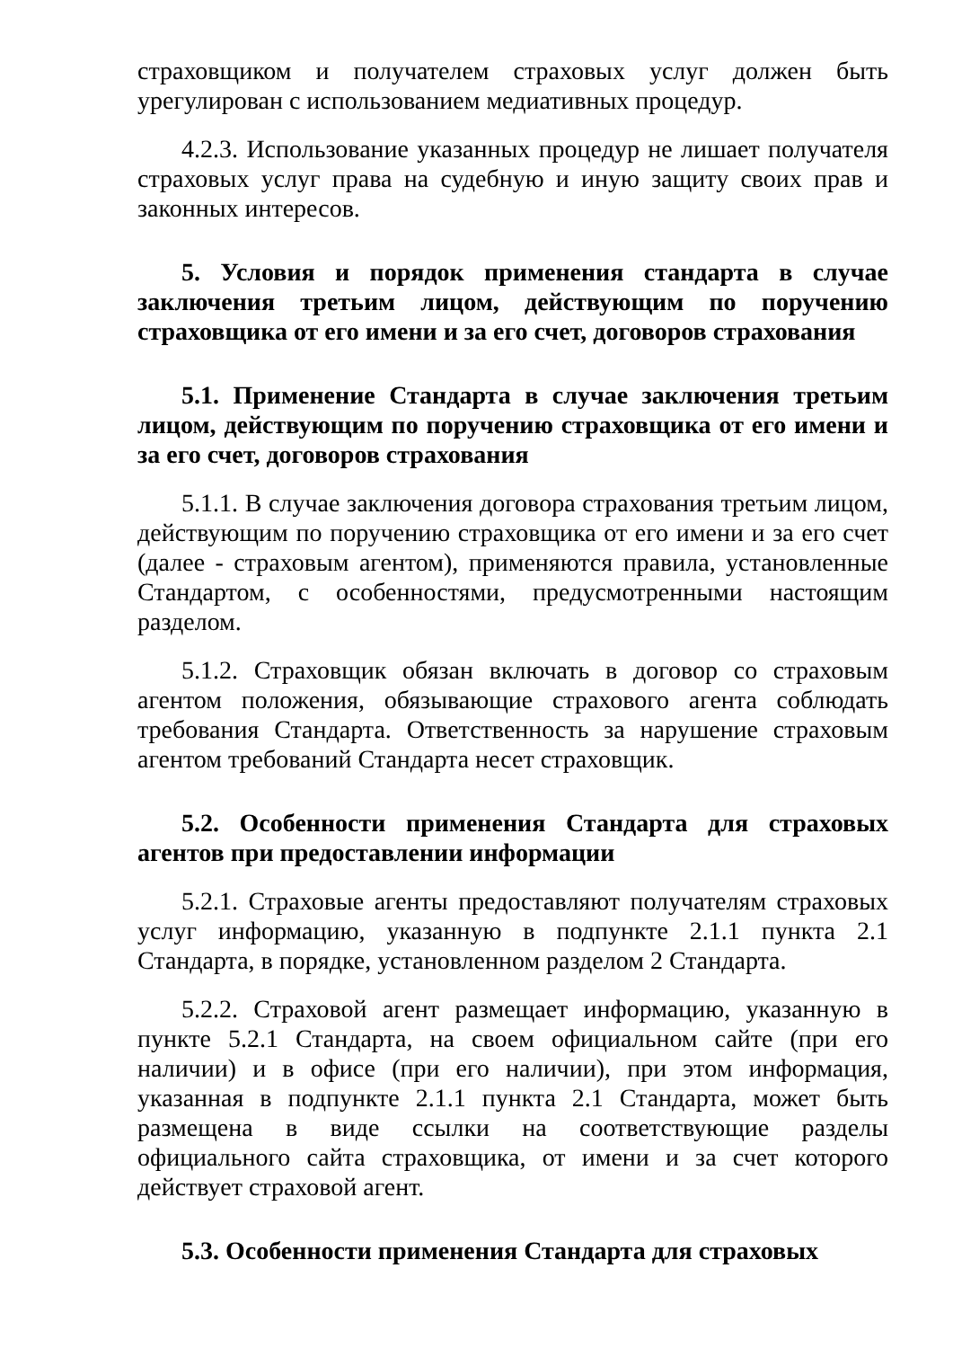страховщиком и получателем страховых услуг должен быть урегулирован с использованием медиативных процедур.
4.2.3. Использование указанных процедур не лишает получателя страховых услуг права на судебную и иную защиту своих прав и законных интересов.
5. Условия и порядок применения стандарта в случае заключения третьим лицом, действующим по поручению страховщика от его имени и за его счет, договоров страхования
5.1. Применение Стандарта в случае заключения третьим лицом, действующим по поручению страховщика от его имени и за его счет, договоров страхования
5.1.1. В случае заключения договора страхования третьим лицом, действующим по поручению страховщика от его имени и за его счет (далее - страховым агентом), применяются правила, установленные Стандартом, с особенностями, предусмотренными настоящим разделом.
5.1.2. Страховщик обязан включать в договор со страховым агентом положения, обязывающие страхового агента соблюдать требования Стандарта. Ответственность за нарушение страховым агентом требований Стандарта несет страховщик.
5.2. Особенности применения Стандарта для страховых агентов при предоставлении информации
5.2.1. Страховые агенты предоставляют получателям страховых услуг информацию, указанную в подпункте 2.1.1 пункта 2.1 Стандарта, в порядке, установленном разделом 2 Стандарта.
5.2.2. Страховой агент размещает информацию, указанную в пункте 5.2.1 Стандарта, на своем официальном сайте (при его наличии) и в офисе (при его наличии), при этом информация, указанная в подпункте 2.1.1 пункта 2.1 Стандарта, может быть размещена в виде ссылки на соответствующие разделы официального сайта страховщика, от имени и за счет которого действует страховой агент.
5.3. Особенности применения Стандарта для страховых